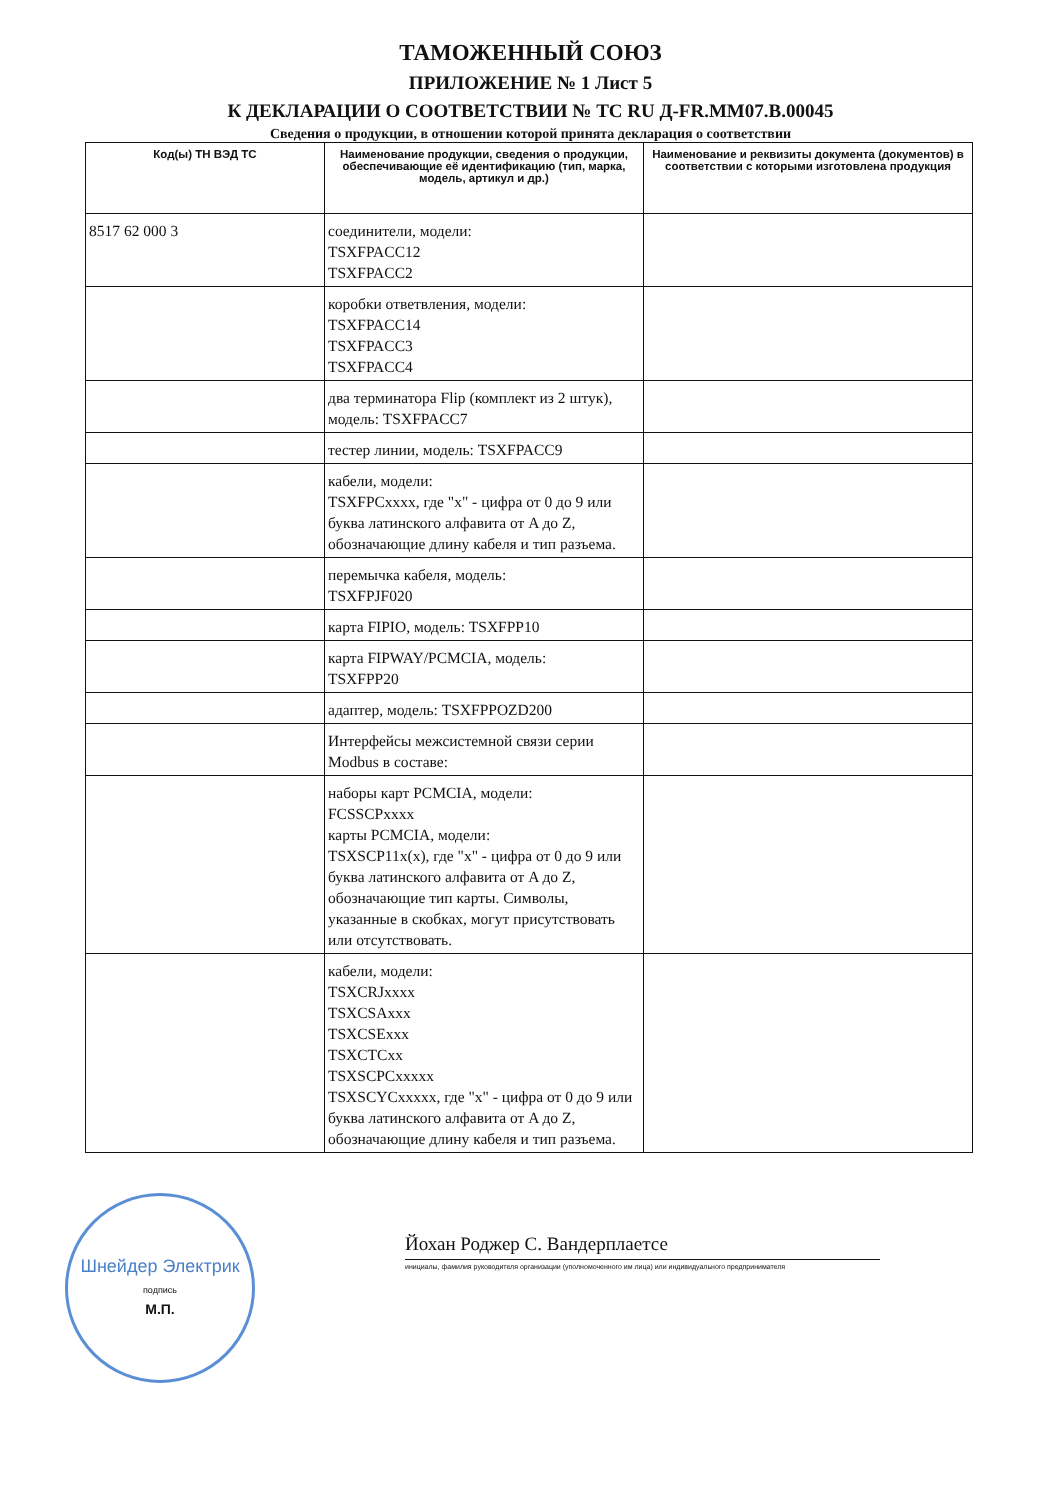ТАМОЖЕННЫЙ СОЮЗ
ПРИЛОЖЕНИЕ № 1 Лист 5
К ДЕКЛАРАЦИИ О СООТВЕТСТВИИ № ТС RU Д-FR.ММ07.В.00045
Сведения о продукции, в отношении которой принята декларация о соответствии
| Код(ы) ТН ВЭД ТС | Наименование продукции, сведения о продукции, обеспечивающие её идентификацию (тип, марка, модель, артикул и др.) | Наименование и реквизиты документа (документов) в соответствии с которыми изготовлена продукция |
| --- | --- | --- |
| 8517 62 000 3 | соединители, модели: TSXFPACC12 TSXFPACC2 | |
| | коробки ответвления, модели: TSXFPACC14 TSXFPACC3 TSXFPACC4 | |
| | два терминатора Flip (комплект из 2 штук), модель: TSXFPACC7 | |
| | тестер линии, модель: TSXFPACC9 | |
| | кабели, модели: TSXFPCxxxx, где "x" - цифра от 0 до 9 или буква латинского алфавита от A до Z, обозначающие длину кабеля и тип разъема. | |
| | перемычка кабеля, модель: TSXFPJF020 | |
| | карта FIPIO, модель: TSXFPP10 | |
| | карта FIPWAY/PCMCIA, модель: TSXFPP20 | |
| | адаптер, модель: TSXFPPOZD200 | |
| | Интерфейсы межсистемной связи серии Modbus в составе: | |
| | наборы карт PCMCIA, модели: FCSSCPxxxx карты PCMCIA, модели: TSXSCP11x(x), где "x" - цифра от 0 до 9 или буква латинского алфавита от A до Z, обозначающие тип карты. Символы, указанные в скобках, могут присутствовать или отсутствовать. | |
| | кабели, модели: TSXCRJxxxx TSXCSAxxx TSXCSExxx TSXCTCxx TSXSCPCxxxxx TSXSCYCxxxxx, где "x" - цифра от 0 до 9 или буква латинского алфавита от A до Z, обозначающие длину кабеля и тип разъема. | |
Шнейдер Электрик
подпись
М.П.
Йохан Роджер С. Вандерплаетсе
инициалы, фамилия руководителя организации (уполномоченного им лица) или индивидуального предпринимателя